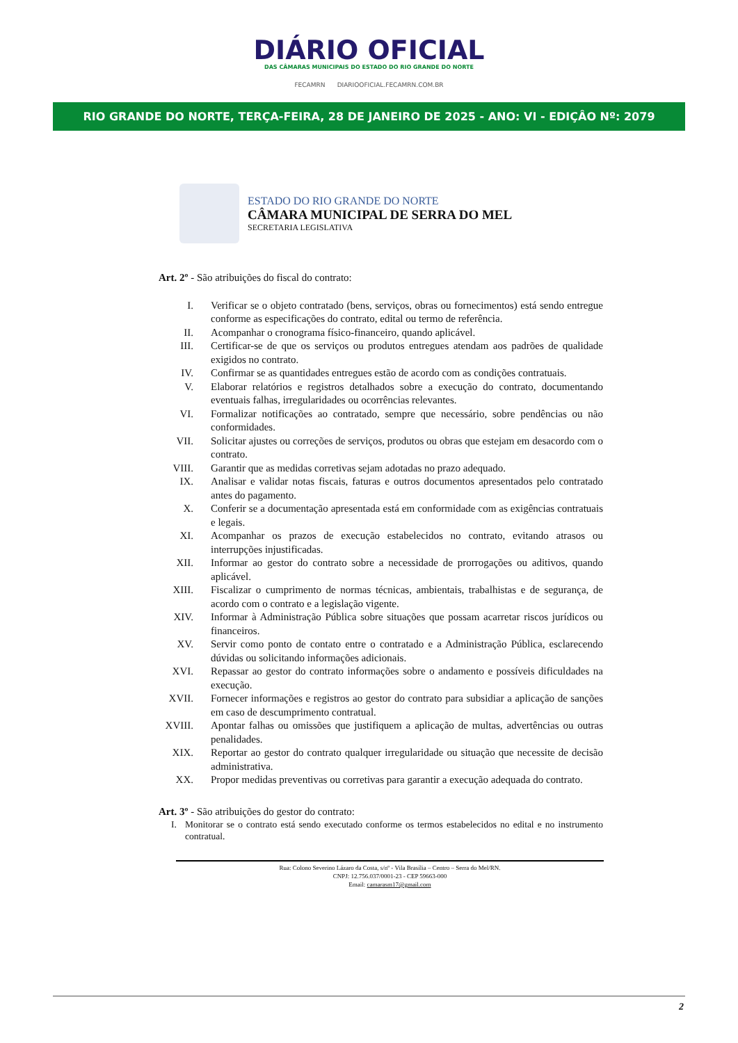DIÁRIO OFICIAL
DAS CÂMARAS MUNICIPAIS DO ESTADO DO RIO GRANDE DO NORTE
FECAMRN DIARIOOFICIAL.FECAMRN.COM.BR
RIO GRANDE DO NORTE, TERÇA-FEIRA, 28 DE JANEIRO DE 2025 - ANO: VI - EDIÇÂO Nº: 2079
ESTADO DO RIO GRANDE DO NORTE
CÂMARA MUNICIPAL DE SERRA DO MEL
SECRETARIA LEGISLATIVA
Art. 2º - São atribuições do fiscal do contrato:
I. Verificar se o objeto contratado (bens, serviços, obras ou fornecimentos) está sendo entregue conforme as especificações do contrato, edital ou termo de referência.
II. Acompanhar o cronograma físico-financeiro, quando aplicável.
III. Certificar-se de que os serviços ou produtos entregues atendam aos padrões de qualidade exigidos no contrato.
IV. Confirmar se as quantidades entregues estão de acordo com as condições contratuais.
V. Elaborar relatórios e registros detalhados sobre a execução do contrato, documentando eventuais falhas, irregularidades ou ocorrências relevantes.
VI. Formalizar notificações ao contratado, sempre que necessário, sobre pendências ou não conformidades.
VII. Solicitar ajustes ou correções de serviços, produtos ou obras que estejam em desacordo com o contrato.
VIII. Garantir que as medidas corretivas sejam adotadas no prazo adequado.
IX. Analisar e validar notas fiscais, faturas e outros documentos apresentados pelo contratado antes do pagamento.
X. Conferir se a documentação apresentada está em conformidade com as exigências contratuais e legais.
XI. Acompanhar os prazos de execução estabelecidos no contrato, evitando atrasos ou interrupções injustificadas.
XII. Informar ao gestor do contrato sobre a necessidade de prorrogações ou aditivos, quando aplicável.
XIII. Fiscalizar o cumprimento de normas técnicas, ambientais, trabalhistas e de segurança, de acordo com o contrato e a legislação vigente.
XIV. Informar à Administração Pública sobre situações que possam acarretar riscos jurídicos ou financeiros.
XV. Servir como ponto de contato entre o contratado e a Administração Pública, esclarecendo dúvidas ou solicitando informações adicionais.
XVI. Repassar ao gestor do contrato informações sobre o andamento e possíveis dificuldades na execução.
XVII. Fornecer informações e registros ao gestor do contrato para subsidiar a aplicação de sanções em caso de descumprimento contratual.
XVIII. Apontar falhas ou omissões que justifiquem a aplicação de multas, advertências ou outras penalidades.
XIX. Reportar ao gestor do contrato qualquer irregularidade ou situação que necessite de decisão administrativa.
XX. Propor medidas preventivas ou corretivas para garantir a execução adequada do contrato.
Art. 3º - São atribuições do gestor do contrato:
I. Monitorar se o contrato está sendo executado conforme os termos estabelecidos no edital e no instrumento contratual.
Rua: Colono Severino Lázaro da Costa, s/nº - Vila Brasília – Centro – Serra do Mel/RN.
CNPJ: 12.756.037/0001-23 - CEP 59663-000
Email: camarasm17@gmail.com
2